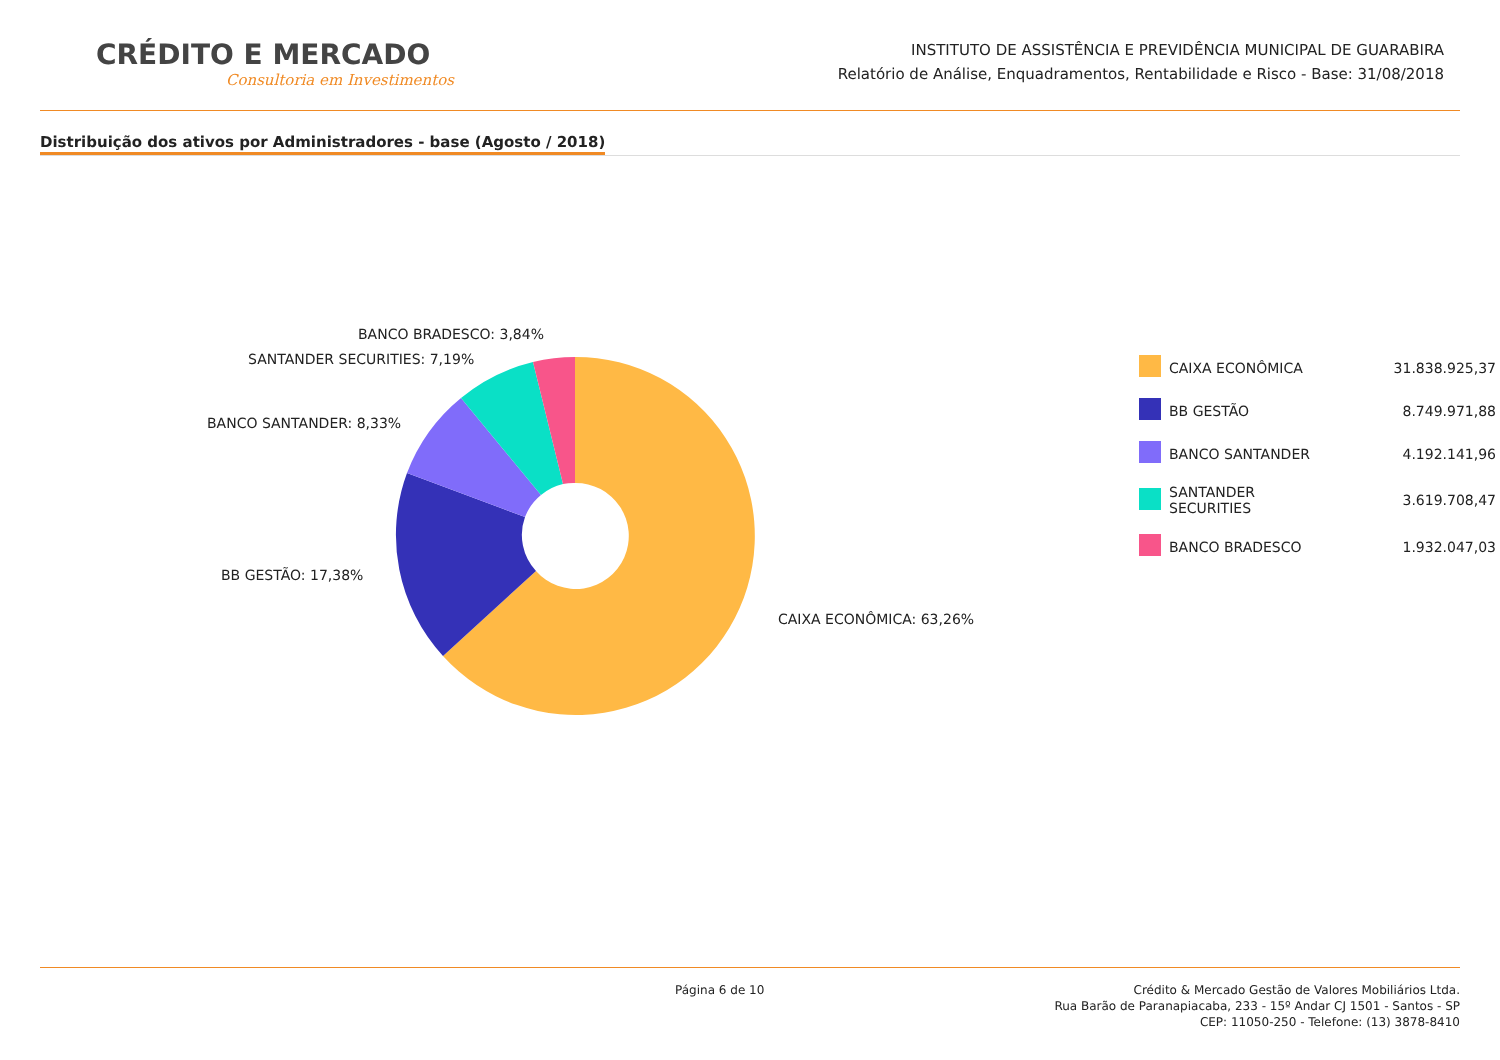CRÉDITO E MERCADO
Consultoria em Investimentos
INSTITUTO DE ASSISTÊNCIA E PREVIDÊNCIA MUNICIPAL DE GUARABIRA
Relatório de Análise, Enquadramentos, Rentabilidade e Risco - Base: 31/08/2018
Distribuição dos ativos por Administradores - base (Agosto / 2018)
BANCO BRADESCO: 3,84%
SANTANDER SECURITIES: 7,19%
BANCO SANTANDER: 8,33%
BB GESTÃO: 17,38%
CAIXA ECONÔMICA: 63,26%
| | CAIXA ECONÔMICA | 31.838.925,37 |
| | BB GESTÃO | 8.749.971,88 |
| | BANCO SANTANDER | 4.192.141,96 |
| | SANTANDER SECURITIES | 3.619.708,47 |
| | BANCO BRADESCO | 1.932.047,03 |
Página 6 de 10 Crédito & Mercado Gestão de Valores Mobiliários Ltda.
Rua Barão de Paranapiacaba, 233 - 15º Andar CJ 1501 - Santos - SP
CEP: 11050-250 - Telefone: (13) 3878-8410